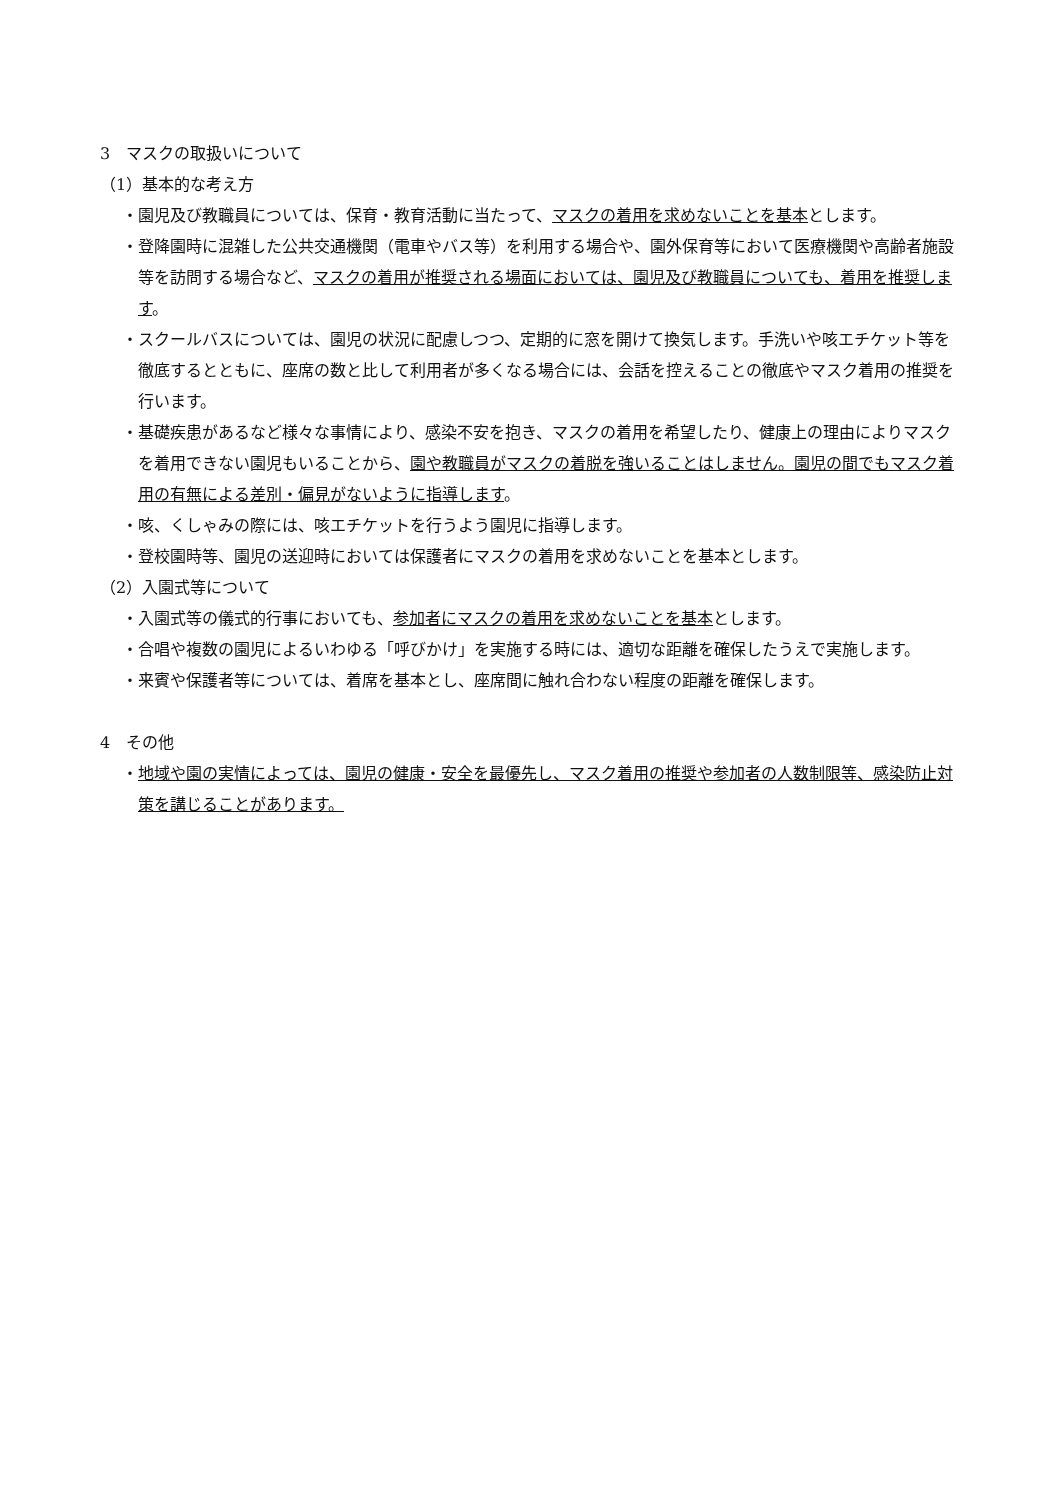3　マスクの取扱いについて
（1）基本的な考え方
・園児及び教職員については、保育・教育活動に当たって、マスクの着用を求めないことを基本とします。
・登降園時に混雑した公共交通機関（電車やバス等）を利用する場合や、園外保育等において医療機関や高齢者施設等を訪問する場合など、マスクの着用が推奨される場面においては、園児及び教職員についても、着用を推奨します。
・スクールバスについては、園児の状況に配慮しつつ、定期的に窓を開けて換気します。手洗いや咳エチケット等を徹底するとともに、座席の数と比して利用者が多くなる場合には、会話を控えることの徹底やマスク着用の推奨を行います。
・基礎疾患があるなど様々な事情により、感染不安を抱き、マスクの着用を希望したり、健康上の理由によりマスクを着用できない園児もいることから、園や教職員がマスクの着脱を強いることはしません。園児の間でもマスク着用の有無による差別・偏見がないように指導します。
・咳、くしゃみの際には、咳エチケットを行うよう園児に指導します。
・登校園時等、園児の送迎時においては保護者にマスクの着用を求めないことを基本とします。
（2）入園式等について
・入園式等の儀式的行事においても、参加者にマスクの着用を求めないことを基本とします。
・合唱や複数の園児によるいわゆる「呼びかけ」を実施する時には、適切な距離を確保したうえで実施します。
・来賓や保護者等については、着席を基本とし、座席間に触れ合わない程度の距離を確保します。
4　その他
・地域や園の実情によっては、園児の健康・安全を最優先し、マスク着用の推奨や参加者の人数制限等、感染防止対策を講じることがあります。